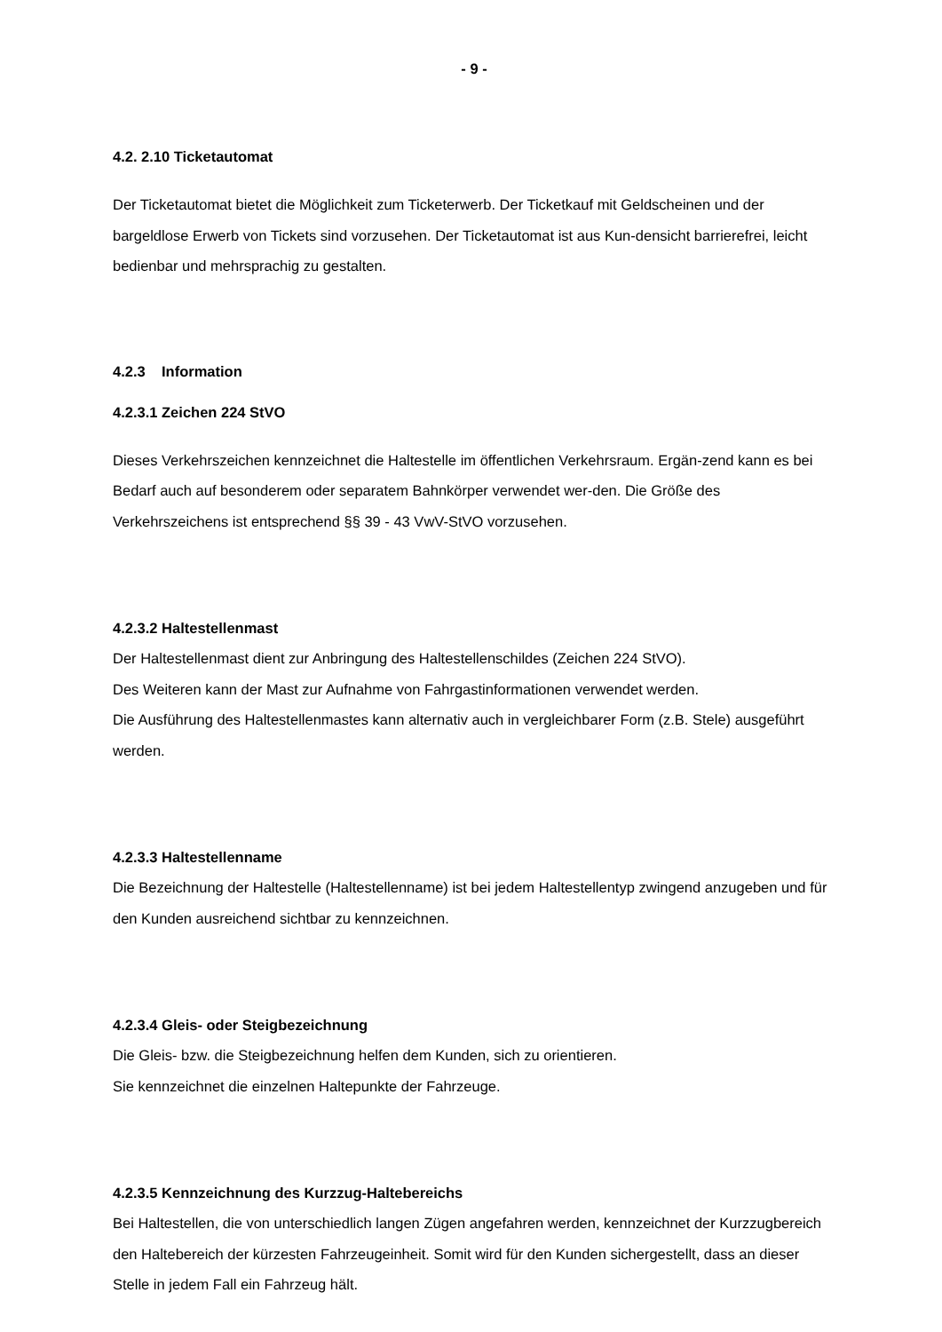- 9 -
4.2. 2.10 Ticketautomat
Der Ticketautomat bietet die Möglichkeit zum Ticketerwerb. Der Ticketkauf mit Geldscheinen und der bargeldlose Erwerb von Tickets sind vorzusehen. Der Ticketautomat ist aus Kun-densicht barrierefrei, leicht bedienbar und mehrsprachig zu gestalten.
4.2.3 Information
4.2.3.1 Zeichen 224 StVO
Dieses Verkehrszeichen kennzeichnet die Haltestelle im öffentlichen Verkehrsraum. Ergän-zend kann es bei Bedarf auch auf besonderem oder separatem Bahnkörper verwendet wer-den. Die Größe des Verkehrszeichens ist entsprechend §§ 39 - 43 VwV-StVO vorzusehen.
4.2.3.2 Haltestellenmast
Der Haltestellenmast dient zur Anbringung des Haltestellenschildes (Zeichen 224 StVO).
Des Weiteren kann der Mast zur Aufnahme von Fahrgastinformationen verwendet werden.
Die Ausführung des Haltestellenmastes kann alternativ auch in vergleichbarer Form (z.B. Stele) ausgeführt werden.
4.2.3.3 Haltestellenname
Die Bezeichnung der Haltestelle (Haltestellenname) ist bei jedem Haltestellentyp zwingend anzugeben und für den Kunden ausreichend sichtbar zu kennzeichnen.
4.2.3.4 Gleis- oder Steigbezeichnung
Die Gleis- bzw. die Steigbezeichnung helfen dem Kunden, sich zu orientieren.
Sie kennzeichnet die einzelnen Haltepunkte der Fahrzeuge.
4.2.3.5 Kennzeichnung des Kurzzug-Haltebereichs
Bei Haltestellen, die von unterschiedlich langen Zügen angefahren werden, kennzeichnet der Kurzzugbereich den Haltebereich der kürzesten Fahrzeugeinheit. Somit wird für den Kunden sichergestellt, dass an dieser Stelle in jedem Fall ein Fahrzeug hält.